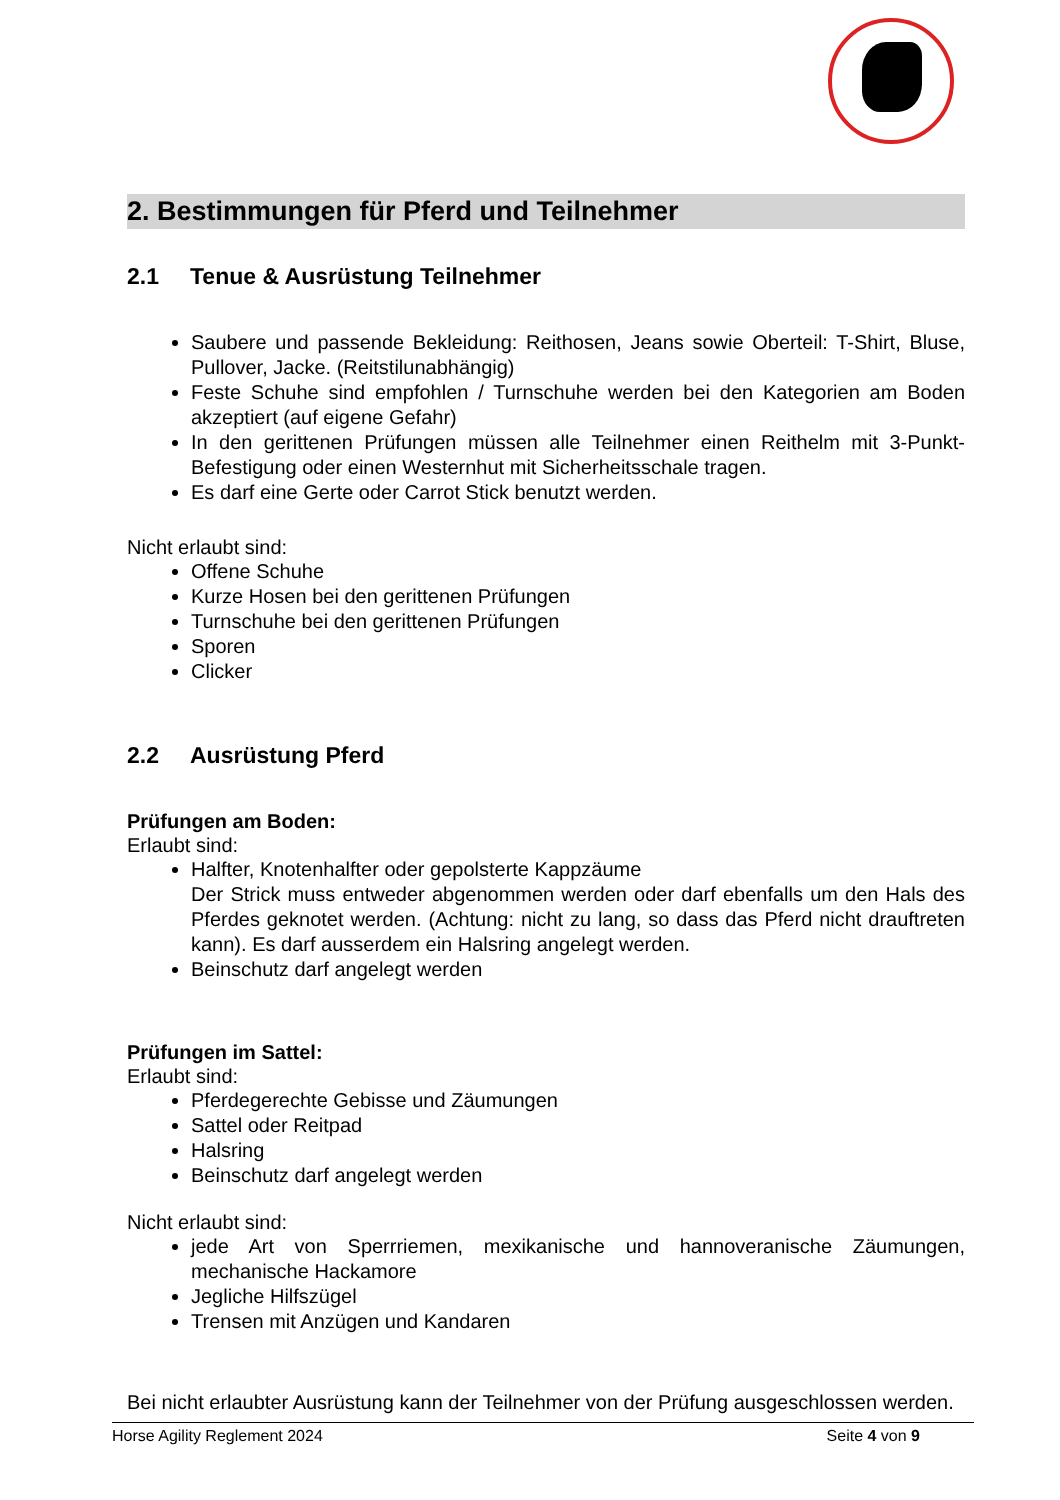2. Bestimmungen für Pferd und Teilnehmer
2.1 Tenue & Ausrüstung Teilnehmer
Saubere und passende Bekleidung: Reithosen, Jeans sowie Oberteil: T-Shirt, Bluse, Pullover, Jacke. (Reitstilunabhängig)
Feste Schuhe sind empfohlen / Turnschuhe werden bei den Kategorien am Boden akzeptiert (auf eigene Gefahr)
In den gerittenen Prüfungen müssen alle Teilnehmer einen Reithelm mit 3-Punkt-Befestigung oder einen Westernhut mit Sicherheitsschale tragen.
Es darf eine Gerte oder Carrot Stick benutzt werden.
Nicht erlaubt sind:
Offene Schuhe
Kurze Hosen bei den gerittenen Prüfungen
Turnschuhe bei den gerittenen Prüfungen
Sporen
Clicker
2.2 Ausrüstung Pferd
Prüfungen am Boden:
Erlaubt sind:
Halfter, Knotenhalfter oder gepolsterte Kappzäume
Der Strick muss entweder abgenommen werden oder darf ebenfalls um den Hals des Pferdes geknotet werden. (Achtung: nicht zu lang, so dass das Pferd nicht drauftreten kann). Es darf ausserdem ein Halsring angelegt werden.
Beinschutz darf angelegt werden
Prüfungen im Sattel:
Erlaubt sind:
Pferdegerechte Gebisse und Zäumungen
Sattel oder Reitpad
Halsring
Beinschutz darf angelegt werden
Nicht erlaubt sind:
jede Art von Sperrriemen, mexikanische und hannoveranische Zäumungen, mechanische Hackamore
Jegliche Hilfszügel
Trensen mit Anzügen und Kandaren
Bei nicht erlaubter Ausrüstung kann der Teilnehmer von der Prüfung ausgeschlossen werden.
Horse Agility Reglement 2024 Seite 4 von 9